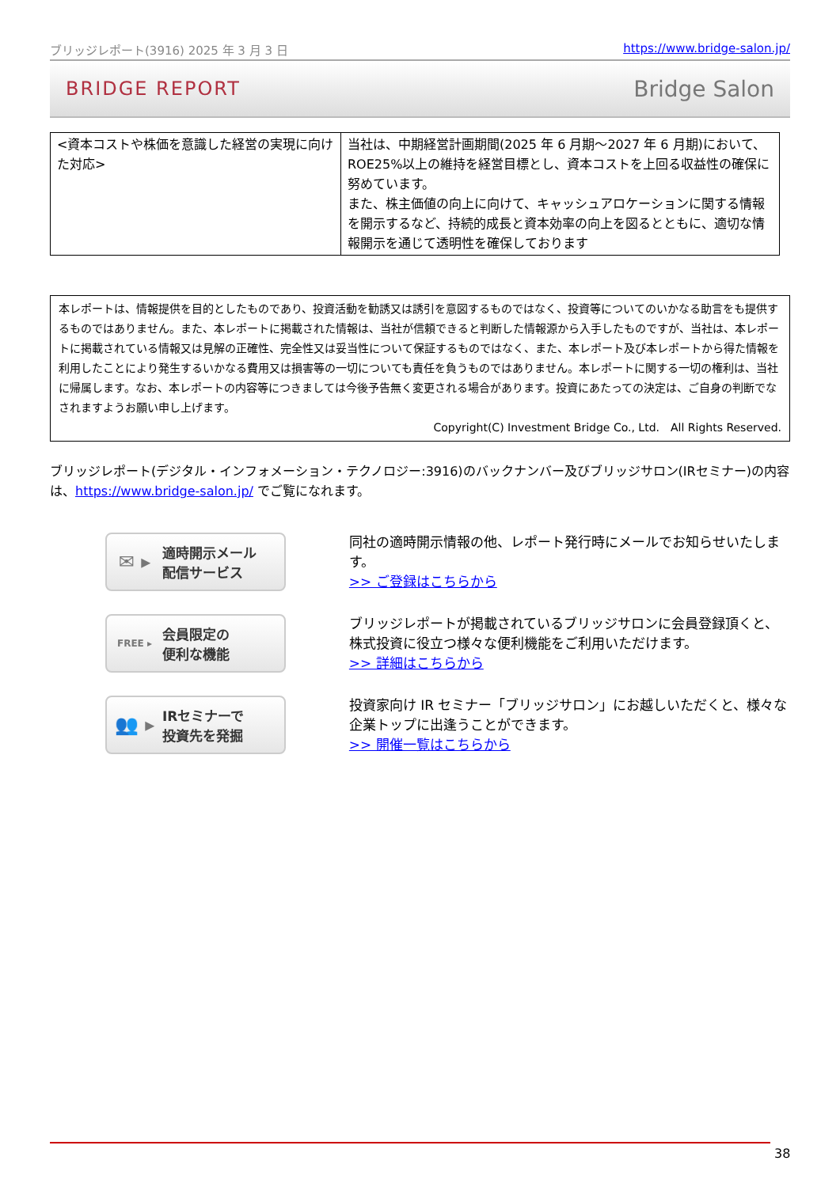ブリッジレポート(3916) 2025 年 3 月 3 日 https://www.bridge-salon.jp/
BRIDGE REPORT Bridge Salon
| <資本コストや株価を意識した経営の実現に向けた対応> | 当社は、中期経営計画期間(2025 年 6 月期～2027 年 6 月期)において、ROE25%以上の維持を経営目標とし、資本コストを上回る収益性の確保に努めています。 また、株主価値の向上に向けて、キャッシュアロケーションに関する情報を開示するなど、持続的成長と資本効率の向上を図るとともに、適切な情報開示を通じて透明性を確保しております |
本レポートは、情報提供を目的としたものであり、投資活動を勧誘又は誘引を意図するものではなく、投資等についてのいかなる助言をも提供するものではありません。また、本レポートに掲載された情報は、当社が信頼できると判断した情報源から入手したものですが、当社は、本レポートに掲載されている情報又は見解の正確性、完全性又は妥当性について保証するものではなく、また、本レポート及び本レポートから得た情報を利用したことにより発生するいかなる費用又は損害等の一切についても責任を負うものではありません。本レポートに関する一切の権利は、当社に帰属します。なお、本レポートの内容等につきましては今後予告無く変更される場合があります。投資にあたっての決定は、ご自身の判断でなされますようお願い申し上げます。
Copyright(C) Investment Bridge Co., Ltd.　All Rights Reserved.
ブリッジレポート(デジタル・インフォメーション・テクノロジー:3916)のバックナンバー及びブリッジサロン(IRセミナー)の内容は、https://www.bridge-salon.jp/ でご覧になれます。
✉ ▸ 適時開示メール
配信サービス
同社の適時開示情報の他、レポート発行時にメールでお知らせいたします。
>> ご登録はこちらから
FREE ▸ 会員限定の
便利な機能
ブリッジレポートが掲載されているブリッジサロンに会員登録頂くと、株式投資に役立つ様々な便利機能をご利用いただけます。
>> 詳細はこちらから
👥 ▸ IRセミナーで
投資先を発掘
投資家向け IR セミナー「ブリッジサロン」にお越しいただくと、様々な企業トップに出逢うことができます。
>> 開催一覧はこちらから
38